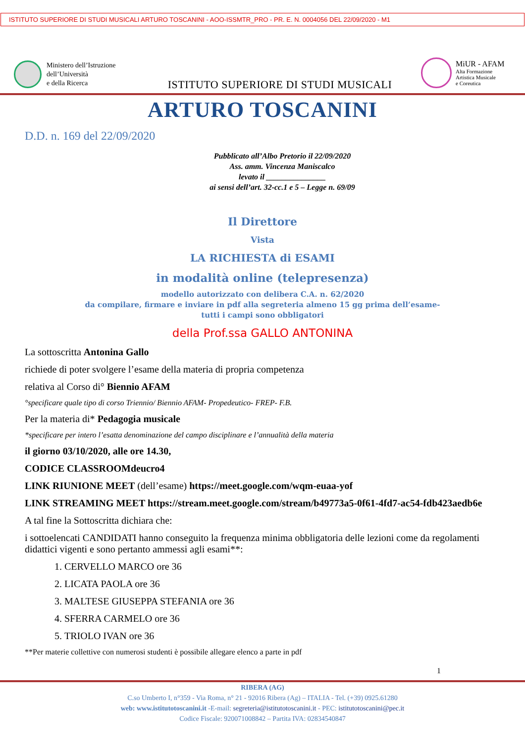ISTITUTO SUPERIORE DI STUDI MUSICALI ARTURO TOSCANINI - AOO-ISSMTR_PRO - PR. E. N. 0004056 DEL 22/09/2020 - M1
Ministero dell’Istruzione
dell’Università
e della Ricerca
ISTITUTO SUPERIORE DI STUDI MUSICALI
MiUR - AFAM
Alta Formazione
Artistica Musicale
e Coreutica
ARTURO TOSCANINI
D.D. n. 169 del 22/09/2020
Pubblicato all’Albo Pretorio il 22/09/2020
Ass. amm. Vincenza Maniscalco
levato il _______________
ai sensi dell’art. 32-cc.1 e 5 – Legge n. 69/09
Il Direttore
Vista
LA RICHIESTA di ESAMI
in modalità online (telepresenza)
modello autorizzato con delibera C.A. n. 62/2020
da compilare, firmare e inviare in pdf alla segreteria almeno 15 gg prima dell’esame-
tutti i campi sono obbligatori
della Prof.ssa GALLO ANTONINA
La sottoscritta Antonina Gallo
richiede di poter svolgere l’esame della materia di propria competenza
relativa al Corso di° Biennio AFAM
°specificare quale tipo di corso Triennio/ Biennio AFAM- Propedeutico- FREP- F.B.
Per la materia di* Pedagogia musicale
*specificare per intero l’esatta denominazione del campo disciplinare e l’annualità della materia
il giorno 03/10/2020, alle ore 14.30,
CODICE CLASSROOMdeucro4
LINK RIUNIONE MEET (dell’esame) https://meet.google.com/wqm-euaa-yof
LINK STREAMING MEET https://stream.meet.google.com/stream/b49773a5-0f61-4fd7-ac54-fdb423aedb6e
A tal fine la Sottoscritta dichiara che:
i sottoelencati CANDIDATI hanno conseguito la frequenza minima obbligatoria delle lezioni come da regolamenti didattici vigenti e sono pertanto ammessi agli esami**:
1. CERVELLO MARCO ore 36
2. LICATA PAOLA ore 36
3. MALTESE GIUSEPPA STEFANIA ore 36
4. SFERRA CARMELO ore 36
5. TRIOLO IVAN ore 36
**Per materie collettive con numerosi studenti è possibile allegare elenco a parte in pdf
1
RIBERA (AG)
C.so Umberto I, n°359 - Via Roma, n° 21 - 92016 Ribera (Ag) – ITALIA - Tel. (+39) 0925.61280
web: www.istitutotoscanini.it -E-mail: segreteria@istitutotoscanini.it - PEC: istitutotoscanini@pec.it
Codice Fiscale: 920071008842 – Partita IVA: 02834540847